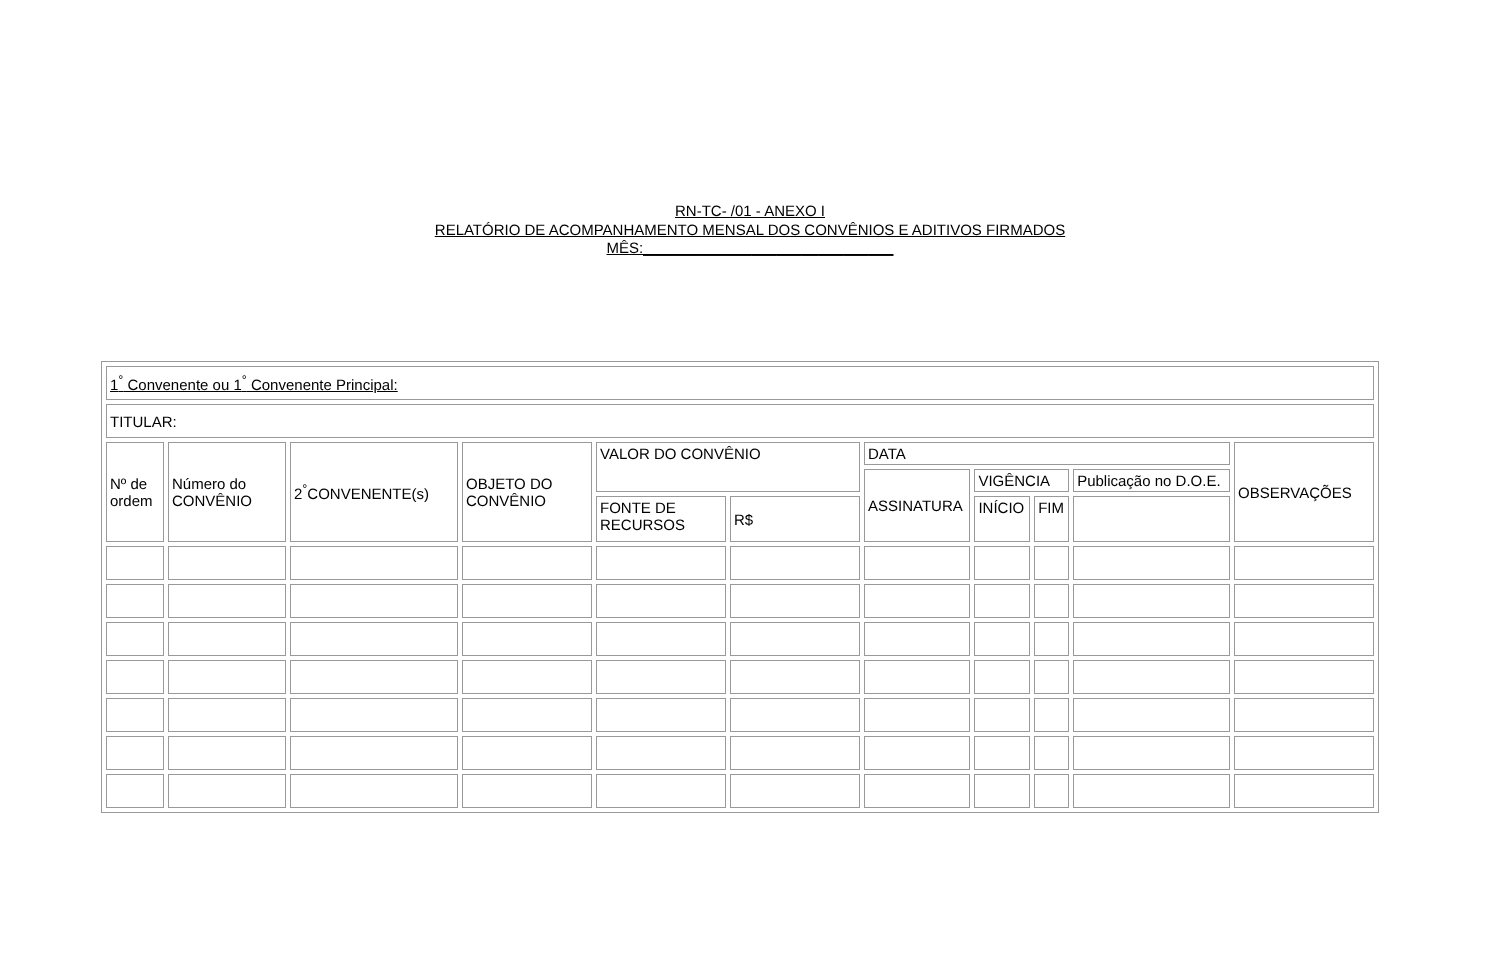RN-TC- /01 - ANEXO I
RELATÓRIO DE ACOMPANHAMENTO MENSAL DOS CONVÊNIOS E ADITIVOS FIRMADOS
MÊS:______________________________
| 1<sup>°</sup> Convenente ou 1<sup>°</sup> Convenente Principal: | | | | | | | | | | |
| TITULAR: | | | | | | | | | | |
| Nº de ordem | Número do CONVÊNIO | 2<sup>°</sup>CONVENENTE(s) | OBJETO DO CONVÊNIO | VALOR DO CONVÊNIO | | DATA | | | | OBSERVAÇÕES |
| | | | | | | ASSINATURA | VIGÊNCIA | | Publicação no D.O.E. | |
| | | | | FONTE DE RECURSOS | R$ | | INÍCIO | FIM | | |